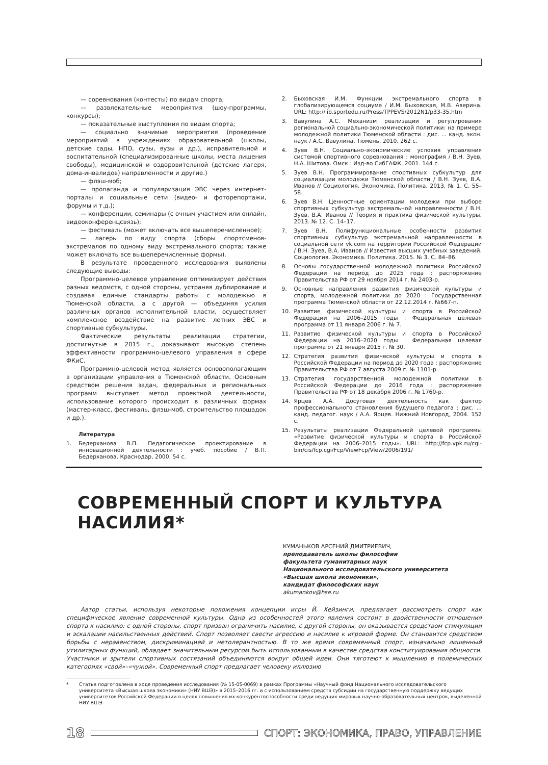— соревнования (контесты) по видам спорта;
— развлекательные мероприятия (шоу-программы, конкурсы);
— показательные выступления по видам спорта;
— социально значимые мероприятия (проведение мероприятий в учреждениях образовательной (школы, детские сады, НПО, сузы, вузы и др.), исправительной и воспитательной (специализированные школы, места лишения свободы), медицинской и оздоровительной (детские лагеря, дома-инвалидов) направленности и другие.)
— флэш-моб;
— пропаганда и популяризация ЭВС через интернет-порталы и социальные сети (видео- и фоторепортажи, форумы и т.д.);
— конференции, семинары (с очным участием или онлайн, видеоконференцсвязь);
— фестиваль (может включать все вышеперечисленное);
— лагерь по виду спорта (сборы спортсменов-экстремалов по одному виду экстремального спорта; также может включать все вышеперечисленные формы).
В результате проведенного исследования выявлены следующие выводы:
Программно-целевое управление оптимизирует действия разных ведомств, с одной стороны, устраняя дублирование и создавая единые стандарты работы с молодежью в Тюменской области, а с другой — объединяя усилия различных органов исполнительной власти, осуществляет комплексное воздействие на развитие летних ЭВС и спортивные субкультуры.
Фактические результаты реализации стратегии, достигнутые в 2015 г., доказывают высокую степень эффективности программно-целевого управления в сфере ФКиС.
Программно-целевой метод является основополагающим в организации управления в Тюменской области. Основным средством решения задач, федеральных и региональных программ выступает метод проектной деятельности, использование которого происходит в различных формах (мастер-класс, фестиваль, флэш-моб, строительство площадок и др.).
Литература
1. Бедерханова В.П. Педагогическое проектирование в инновационной деятельности : учеб. пособие / В.П. Бедерханова. Краснодар, 2000. 54 с.
2. Быховская И.М. Функции экстремального спорта в глобализирующемся социуме / И.М. Быховская, М.В. Аверина. URL: http://lib.sportedu.ru/Press/TPPEVS/2012N1/p33-35.htm
3. Вавулина А.С. Механизм реализации и регулирования региональной социально-экономической политики: на примере молодежной политики Тюменской области : дис. ... канд. экон. наук / А.С. Вавулина. Тюмень, 2010. 262 с.
4. Зуев В.Н. Социально-экономические условия управления системой спортивного соревнования : монография / В.Н. Зуев, Н.А. Шитова. Омск : Изд-во СибГАФК, 2001. 144 с.
5. Зуев В.Н. Программирование спортивных субкультур для социализации молодежи Тюменской области / В.Н. Зуев, В.А. Иванов // Социология. Экономика. Политика. 2013. № 1. С. 55–58.
6. Зуев В.Н. Ценностные ориентации молодежи при выборе спортивных субкультур экстремальной направленности / В.Н. Зуев, В.А. Иванов // Теория и практика физической культуры. 2013. № 12. С. 14–17.
7. Зуев В.Н. Полифункциональные особенности развития спортивных субкультур экстремальной направленности в социальной сети vk.com на территории Российской Федерации / В.Н. Зуев, В.А. Иванов // Известия высших учебных заведений. Социология. Экономика. Политика. 2015. № 3. С. 84–86.
8. Основы государственной молодежной политики Российской Федерации на период до 2025 года : распоряжение Правительства РФ от 29 ноября 2014 г. № 2403-р.
9. Основные направления развития физической культуры и спорта, молодежной политики до 2020 : Государственная программа Тюменской области от 22.12.2014 г. №667-п.
10. Развитие физической культуры и спорта в Российской Федерации на 2006–2015 годы : Федеральная целевая программа от 11 января 2006 г. № 7.
11. Развитие физической культуры и спорта в Российской Федерации на 2016–2020 годы : Федеральная целевая программа от 21 января 2015 г. № 30.
12. Стратегия развития физической культуры и спорта в Российской Федерации на период до 2020 года : распоряжение Правительства РФ от 7 августа 2009 г. № 1101-р.
13. Стратегия государственной молодежной политики в Российской Федерации до 2016 года : распоряжение Правительства РФ от 18 декабря 2006 г. № 1760-р.
14. Ярцев А.А. Досуговая деятельность как фактор профессионального становления будущего педагога : дис. ... канд. педагог. наук / А.А. Ярцев. Нижний Новгород, 2004. 152 с.
15. Результаты реализации Федеральной целевой программы «Развитие физической культуры и спорта в Российской Федерации на 2006–2015 годы». URL: http://fcp.vpk.ru/cgi-bin/cis/fcp.cgi/Fcp/ViewFcp/View/2006/191/
СОВРЕМЕННЫЙ СПОРТ И КУЛЬТУРА НАСИЛИЯ*
КУМАНЬКОВ АРСЕНИЙ ДМИТРИЕВИЧ,
преподаватель школы философии
факультета гуманитарных наук
Национального исследовательского университета
«Высшая школа экономики»,
кандидат философских наук
akumankov@hse.ru
Автор статьи, используя некоторые положения концепции игры Й. Хейзинги, предлагает рассмотреть спорт как специфическое явление современной культуры. Одна из особенностей этого явления состоит в двойственности отношения спорта к насилию: с одной стороны, спорт призван ограничить насилие, с другой стороны, он оказывается средством стимуляции и эскалации насильственных действий. Спорт позволяет свести агрессию и насилие к игровой форме. Он становится средством борьбы с неравенством, дискриминацией и нетолерантностью. В то же время современный спорт, изначально лишенный утилитарных функций, обладает значительным ресурсом быть использованным в качестве средства конституирования общности. Участники и зрители спортивных состязаний объединяются вокруг общей идеи. Они тяготеют к мышлению в полемических категориях «свой»–«чужой». Современный спорт предлагает человеку иллюзию
* Статья подготовлена в ходе проведения исследования (№ 15-05-0069) в рамках Программы «Научный фонд Национального исследовательского университета «Высшая школа экономики» (НИУ ВШЭ)» в 2015–2016 гг. и с использованием средств субсидии на государственную поддержку ведущих университетов Российской Федерации в целях повышения их конкурентоспособности среди ведущих мировых научно-образовательных центров, выделенной НИУ ВШЭ.
18
СПОРТ: ЭКОНОМИКА, ПРАВО, УПРАВЛЕНИЕ